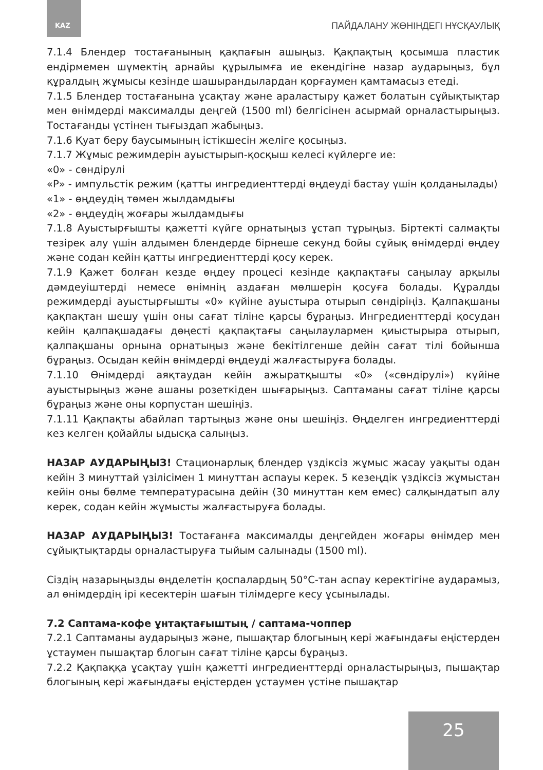KAZ ПАЙДАЛАНУ ЖӨНІНДЕГІ НҰСҚАУЛЫҚ
7.1.4 Блендер тостағанының қақпағын ашыңыз. Қақпақтың қосымша пластик ендірмемен шүмектің арнайы құрылымға ие екендігіне назар аударыңыз, бұл құралдың жұмысы кезінде шашырандылардан қорғаумен қамтамасыз етеді.
7.1.5 Блендер тостағанына ұсақтау және араластыру қажет болатын сұйықтықтар мен өнімдерді максималды деңгей (1500 ml) белгісінен асырмай орналастырыңыз. Тостағанды үстінен тығыздап жабыңыз.
7.1.6 Қуат беру баусымының істікшесін желіге қосыңыз.
7.1.7 Жұмыс режимдерін ауыстырып-қосқыш келесі күйлерге ие:
«0» - сөндірулі
«P» - импульстік режим (қатты ингредиенттерді өңдеуді бастау үшін қолданылады)
«1» - өңдеудің төмен жылдамдығы
«2» - өңдеудің жоғары жылдамдығы
7.1.8 Ауыстырғышты қажетті күйге орнатыңыз ұстап тұрыңыз. Біртекті салмақты тезірек алу үшін алдымен блендерде бірнеше секунд бойы сұйық өнімдерді өңдеу және содан кейін қатты ингредиенттерді қосу керек.
7.1.9 Қажет болған кезде өңдеу процесі кезінде қақпақтағы саңылау арқылы дәмдеуіштерді немесе өнімнің аздаған мөлшерін қосуға болады. Құралды режимдерді ауыстырғышты «0» күйіне ауыстыра отырып сөндіріңіз. Қалпақшаны қақпақтан шешу үшін оны сағат тіліне қарсы бұраңыз. Ингредиенттерді қосудан кейін қалпақшадағы дөңесті қақпақтағы саңылаулармен қиыстырыра отырып, қалпақшаны орнына орнатыңыз және бекітілгенше дейін сағат тілі бойынша бұраңыз. Осыдан кейін өнімдерді өңдеуді жалғастыруға болады.
7.1.10 Өнімдерді аяқтаудан кейін ажыратқышты «0» («сөндірулі») күйіне ауыстырыңыз және ашаны розеткiден шығарыңыз. Саптаманы сағат тіліне қарсы бұраңыз және оны корпустан шешіңіз.
7.1.11 Қақпақты абайлап тартыңыз және оны шешіңіз. Өңделген ингредиенттерді кез келген қойайлы ыдысқа салыңыз.
НАЗАР АУДАРЫҢЫЗ! Стационарлық блендер үздіксіз жұмыс жасау уақыты одан кейін 3 минуттай үзілісімен 1 минуттан аспауы керек. 5 кезеңдік үздіксіз жұмыстан кейін оны бөлме температурасына дейін (30 минуттан кем емес) салқындатып алу керек, содан кейін жұмысты жалғастыруға болады.
НАЗАР АУДАРЫҢЫЗ! Тостағанға максималды деңгейден жоғары өнімдер мен сұйықтықтарды орналастыруға тыйым салынады (1500 ml).
Сіздің назарыңызды өңделетін қоспалардың 50°С-тан аспау керектігіне аударамыз, ал өнімдердің ірі кесектерін шағын тілімдерге кесу ұсынылады.
7.2 Саптама-кофе ұнтақтағыштың / саптама-чоппер
7.2.1 Саптаманы аударыңыз және, пышақтар блогының кері жағындағы еңістерден ұстаумен пышақтар блогын сағат тіліне қарсы бұраңыз.
7.2.2 Қақпаққа ұсақтау үшін қажетті ингредиенттерді орналастырыңыз, пышақтар блогының кері жағындағы еңістерден ұстаумен үстіне пышақтар
25